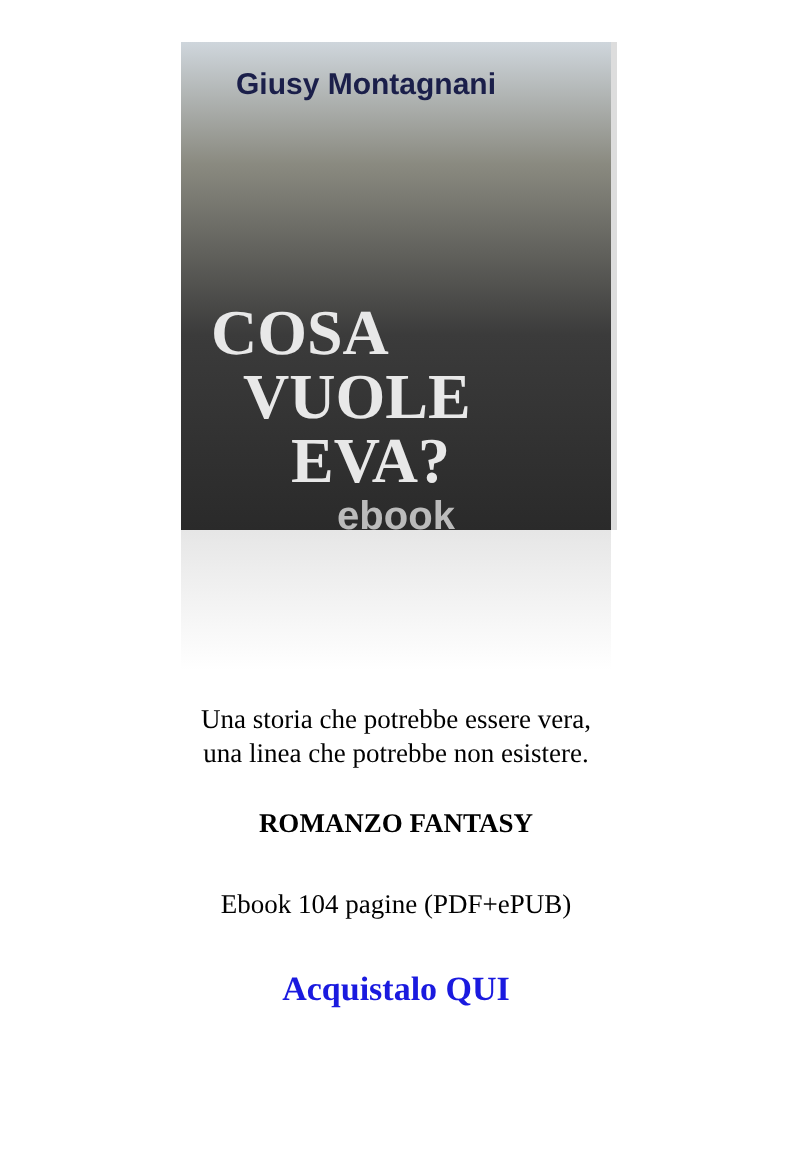Giusy Montagnani
COSA
VUOLE
EVA?
ebook
Una storia che potrebbe essere vera,
una linea che potrebbe non esistere.
ROMANZO FANTASY
Ebook 104 pagine (PDF+ePUB)
Acquistalo QUI